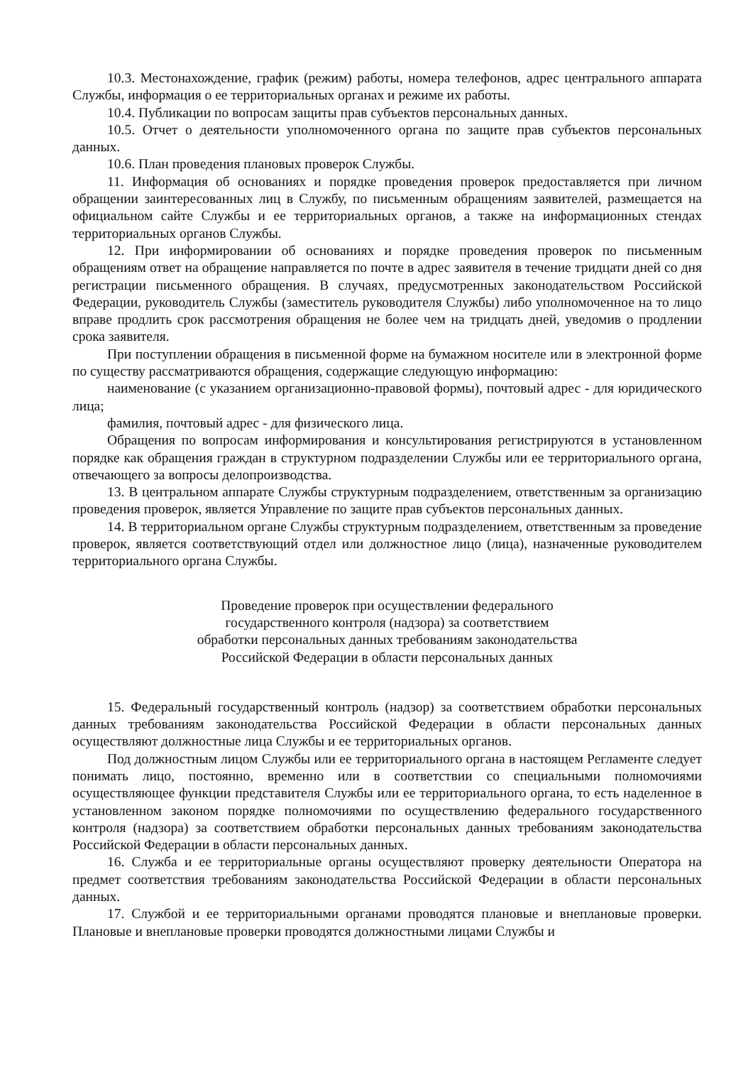10.3. Местонахождение, график (режим) работы, номера телефонов, адрес центрального аппарата Службы, информация о ее территориальных органах и режиме их работы.
10.4. Публикации по вопросам защиты прав субъектов персональных данных.
10.5. Отчет о деятельности уполномоченного органа по защите прав субъектов персональных данных.
10.6. План проведения плановых проверок Службы.
11. Информация об основаниях и порядке проведения проверок предоставляется при личном обращении заинтересованных лиц в Службу, по письменным обращениям заявителей, размещается на официальном сайте Службы и ее территориальных органов, а также на информационных стендах территориальных органов Службы.
12. При информировании об основаниях и порядке проведения проверок по письменным обращениям ответ на обращение направляется по почте в адрес заявителя в течение тридцати дней со дня регистрации письменного обращения. В случаях, предусмотренных законодательством Российской Федерации, руководитель Службы (заместитель руководителя Службы) либо уполномоченное на то лицо вправе продлить срок рассмотрения обращения не более чем на тридцать дней, уведомив о продлении срока заявителя.
При поступлении обращения в письменной форме на бумажном носителе или в электронной форме по существу рассматриваются обращения, содержащие следующую информацию:
наименование (с указанием организационно-правовой формы), почтовый адрес - для юридического лица;
фамилия, почтовый адрес - для физического лица.
Обращения по вопросам информирования и консультирования регистрируются в установленном порядке как обращения граждан в структурном подразделении Службы или ее территориального органа, отвечающего за вопросы делопроизводства.
13. В центральном аппарате Службы структурным подразделением, ответственным за организацию проведения проверок, является Управление по защите прав субъектов персональных данных.
14. В территориальном органе Службы структурным подразделением, ответственным за проведение проверок, является соответствующий отдел или должностное лицо (лица), назначенные руководителем территориального органа Службы.
Проведение проверок при осуществлении федерального
государственного контроля (надзора) за соответствием
обработки персональных данных требованиям законодательства
Российской Федерации в области персональных данных
15. Федеральный государственный контроль (надзор) за соответствием обработки персональных данных требованиям законодательства Российской Федерации в области персональных данных осуществляют должностные лица Службы и ее территориальных органов.
Под должностным лицом Службы или ее территориального органа в настоящем Регламенте следует понимать лицо, постоянно, временно или в соответствии со специальными полномочиями осуществляющее функции представителя Службы или ее территориального органа, то есть наделенное в установленном законом порядке полномочиями по осуществлению федерального государственного контроля (надзора) за соответствием обработки персональных данных требованиям законодательства Российской Федерации в области персональных данных.
16. Служба и ее территориальные органы осуществляют проверку деятельности Оператора на предмет соответствия требованиям законодательства Российской Федерации в области персональных данных.
17. Службой и ее территориальными органами проводятся плановые и внеплановые проверки. Плановые и внеплановые проверки проводятся должностными лицами Службы и